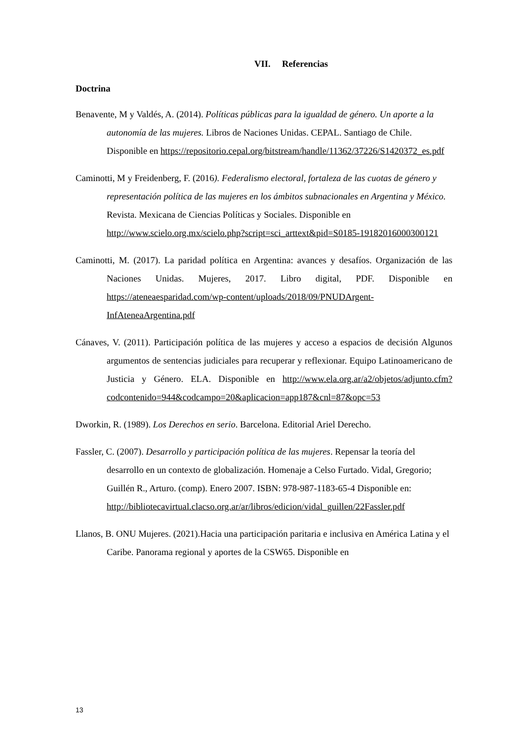VII. Referencias
Doctrina
Benavente, M y Valdés, A. (2014). Políticas públicas para la igualdad de género. Un aporte a la autonomía de las mujeres. Libros de Naciones Unidas. CEPAL. Santiago de Chile. Disponible en https://repositorio.cepal.org/bitstream/handle/11362/37226/S1420372_es.pdf
Caminotti, M y Freidenberg, F. (2016). Federalismo electoral, fortaleza de las cuotas de género y representación política de las mujeres en los ámbitos subnacionales en Argentina y México. Revista. Mexicana de Ciencias Políticas y Sociales. Disponible en http://www.scielo.org.mx/scielo.php?script=sci_arttext&pid=S0185-19182016000300121
Caminotti, M. (2017). La paridad política en Argentina: avances y desafíos. Organización de las Naciones Unidas. Mujeres, 2017. Libro digital, PDF. Disponible en https://ateneaesparidad.com/wp-content/uploads/2018/09/PNUDArgent-InfAteneaArgentina.pdf
Cánaves, V. (2011). Participación política de las mujeres y acceso a espacios de decisión Algunos argumentos de sentencias judiciales para recuperar y reflexionar. Equipo Latinoamericano de Justicia y Género. ELA. Disponible en http://www.ela.org.ar/a2/objetos/adjunto.cfm?codcontenido=944&codcampo=20&aplicacion=app187&cnl=87&opc=53
Dworkin, R. (1989). Los Derechos en serio. Barcelona. Editorial Ariel Derecho.
Fassler, C. (2007). Desarrollo y participación política de las mujeres. Repensar la teoría del desarrollo en un contexto de globalización. Homenaje a Celso Furtado. Vidal, Gregorio; Guillén R., Arturo. (comp). Enero 2007. ISBN: 978-987-1183-65-4 Disponible en: http://bibliotecavirtual.clacso.org.ar/ar/libros/edicion/vidal_guillen/22Fassler.pdf
Llanos, B. ONU Mujeres. (2021).Hacia una participación paritaria e inclusiva en América Latina y el Caribe. Panorama regional y aportes de la CSW65. Disponible en
13